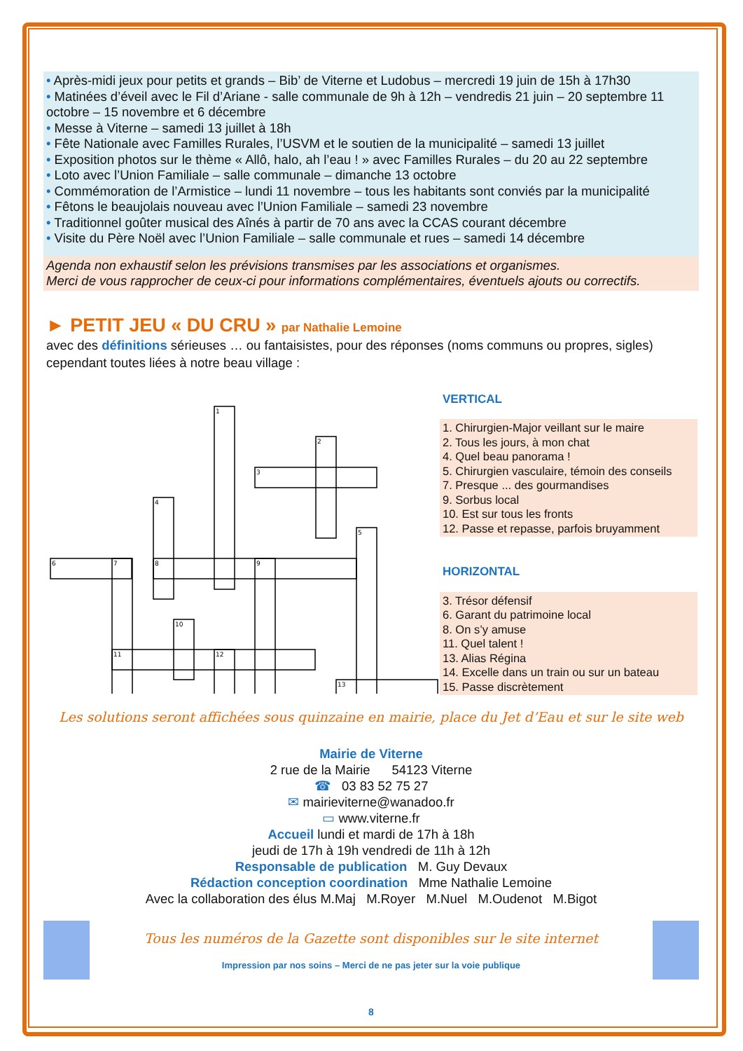• Après-midi jeux pour petits et grands – Bib’ de Viterne et Ludobus – mercredi 19 juin de 15h à 17h30
• Matinées d’éveil avec le Fil d’Ariane - salle communale de 9h à 12h – vendredis 21 juin – 20 septembre 11 octobre – 15 novembre et 6 décembre
• Messe à Viterne – samedi 13 juillet à 18h
• Fête Nationale avec Familles Rurales, l’USVM et le soutien de la municipalité – samedi 13 juillet
• Exposition photos sur le thème « Allô, halo, ah l’eau ! » avec Familles Rurales – du 20 au 22 septembre
• Loto avec l’Union Familiale – salle communale – dimanche 13 octobre
• Commémoration de l’Armistice – lundi 11 novembre – tous les habitants sont conviés par la municipalité
• Fêtons le beaujolais nouveau avec l’Union Familiale – samedi 23 novembre
• Traditionnel goûter musical des Aînés à partir de 70 ans avec la CCAS courant décembre
• Visite du Père Noël avec l’Union Familiale – salle communale et rues – samedi 14 décembre
Agenda non exhaustif selon les prévisions transmises par les associations et organismes.
Merci de vous rapprocher de ceux-ci pour informations complémentaires, éventuels ajouts ou correctifs.
► PETIT JEU « DU CRU » par Nathalie Lemoine
avec des définitions sérieuses … ou fantaisistes, pour des réponses (noms communs ou propres, sigles) cependant toutes liées à notre beau village :
1
2
3
4
5
6
7
8
9
10
11
12
13
VERTICAL
1. Chirurgien-Major veillant sur le maire
2. Tous les jours, à mon chat
4. Quel beau panorama !
5. Chirurgien vasculaire, témoin des conseils
7. Presque ... des gourmandises
9. Sorbus local
10. Est sur tous les fronts
12. Passe et repasse, parfois bruyamment
HORIZONTAL
3. Trésor défensif
6. Garant du patrimoine local
8. On s’y amuse
11. Quel talent !
13. Alias Régina
14. Excelle dans un train ou sur un bateau
15. Passe discrètement
Les solutions seront affichées sous quinzaine en mairie, place du Jet d’Eau et sur le site web
Mairie de Viterne
2 rue de la Mairie 54123 Viterne
☎ 03 83 52 75 27
✉ mairieviterne@wanadoo.fr
▭ www.viterne.fr
Accueil lundi et mardi de 17h à 18h
jeudi de 17h à 19h vendredi de 11h à 12h
Responsable de publication M. Guy Devaux
Rédaction conception coordination Mme Nathalie Lemoine
Avec la collaboration des élus M.Maj M.Royer M.Nuel M.Oudenot M.Bigot
Tous les numéros de la Gazette sont disponibles sur le site internet
Impression par nos soins – Merci de ne pas jeter sur la voie publique
8